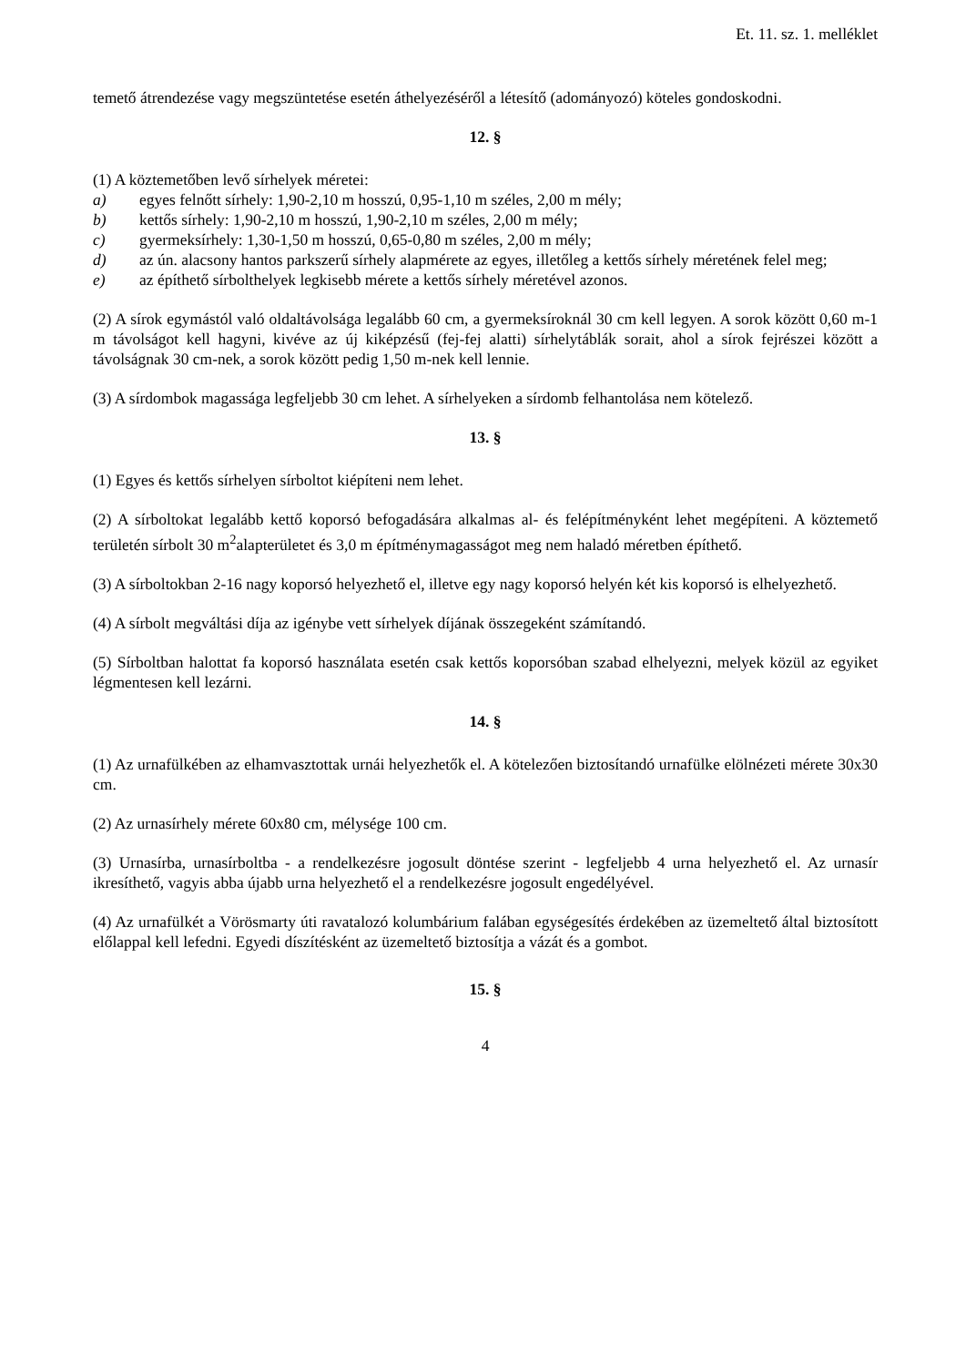Et. 11. sz. 1. melléklet
temető átrendezése vagy megszüntetése esetén áthelyezéséről a létesítő (adományozó) köteles gondoskodni.
12. §
(1) A köztemetőben levő sírhelyek méretei:
a) egyes felnőtt sírhely: 1,90-2,10 m hosszú, 0,95-1,10 m széles, 2,00 m mély;
b) kettős sírhely: 1,90-2,10 m hosszú, 1,90-2,10 m széles, 2,00 m mély;
c) gyermeksírhely: 1,30-1,50 m hosszú, 0,65-0,80 m széles, 2,00 m mély;
d) az ún. alacsony hantos parkszerű sírhely alapmérete az egyes, illetőleg a kettős sírhely méretének felel meg;
e) az építhető sírbolthelyek legkisebb mérete a kettős sírhely méretével azonos.
(2) A sírok egymástól való oldaltávolsága legalább 60 cm, a gyermeksíroknál 30 cm kell legyen. A sorok között 0,60 m-1 m távolságot kell hagyni, kivéve az új kiképzésű (fej-fej alatti) sírhelytáblák sorait, ahol a sírok fejrészei között a távolságnak 30 cm-nek, a sorok között pedig 1,50 m-nek kell lennie.
(3) A sírdombok magassága legfeljebb 30 cm lehet. A sírhelyeken a sírdomb felhantolása nem kötelező.
13. §
(1) Egyes és kettős sírhelyen sírboltot kiépíteni nem lehet.
(2) A sírboltokat legalább kettő koporsó befogadására alkalmas al- és felépítményként lehet megépíteni. A köztemető területén sírbolt 30 m<sup>2</sup>alapterületet és 3,0 m építménymagasságot meg nem haladó méretben építhető.
(3) A sírboltokban 2-16 nagy koporsó helyezhető el, illetve egy nagy koporsó helyén két kis koporsó is elhelyezhető.
(4) A sírbolt megváltási díja az igénybe vett sírhelyek díjának összegeként számítandó.
(5) Sírboltban halottat fa koporsó használata esetén csak kettős koporsóban szabad elhelyezni, melyek közül az egyiket légmentesen kell lezárni.
14. §
(1) Az urnafülkében az elhamvasztottak urnái helyezhetők el. A kötelezően biztosítandó urnafülke elölnézeti mérete 30x30 cm.
(2) Az urnasírhely mérete 60x80 cm, mélysége 100 cm.
(3) Urnasírba, urnasírboltba - a rendelkezésre jogosult döntése szerint - legfeljebb 4 urna helyezhető el. Az urnasír ikresíthető, vagyis abba újabb urna helyezhető el a rendelkezésre jogosult engedélyével.
(4) Az urnafülkét a Vörösmarty úti ravatalozó kolumbárium falában egységesítés érdekében az üzemeltető által biztosított előlappal kell lefedni. Egyedi díszítésként az üzemeltető biztosítja a vázát és a gombot.
15. §
4